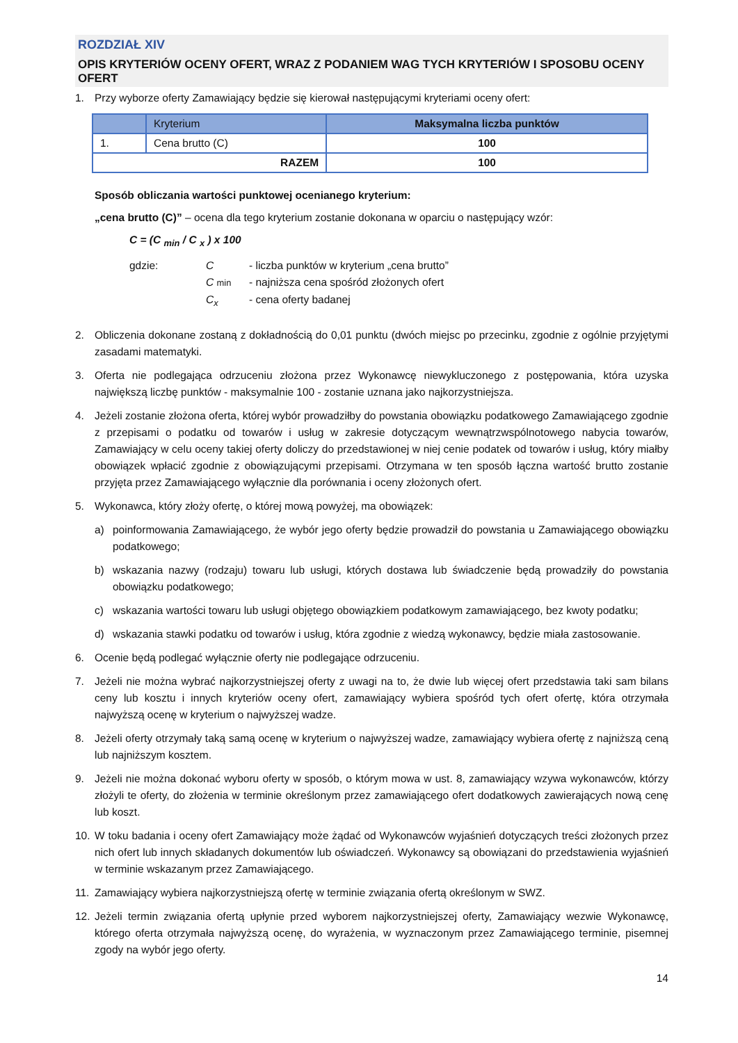ROZDZIAŁ XIV
OPIS KRYTERIÓW OCENY OFERT, WRAZ Z PODANIEM WAG TYCH KRYTERIÓW I SPOSOBU OCENY OFERT
1. Przy wyborze oferty Zamawiający będzie się kierował następującymi kryteriami oceny ofert:
| | Kryterium | Maksymalna liczba punktów |
| --- | --- | --- |
| 1. | Cena brutto (C) | 100 |
| RAZEM | | 100 |
Sposób obliczania wartości punktowej ocenianego kryterium:
„cena brutto (C)” – ocena dla tego kryterium zostanie dokonana w oparciu o następujący wzór:
C = (C <sub>min</sub> / C <sub>x</sub> ) x 100
gdzie: C - liczba punktów w kryterium „cena brutto” C min - najniższa cena spośród złożonych ofert C<sub>x</sub> - cena oferty badanej
2. Obliczenia dokonane zostaną z dokładnością do 0,01 punktu (dwóch miejsc po przecinku, zgodnie z ogólnie przyjętymi zasadami matematyki.
3. Oferta nie podlegająca odrzuceniu złożona przez Wykonawcę niewykluczonego z postępowania, która uzyska największą liczbę punktów - maksymalnie 100 - zostanie uznana jako najkorzystniejsza.
4. Jeżeli zostanie złożona oferta, której wybór prowadziłby do powstania obowiązku podatkowego Zamawiającego zgodnie z przepisami o podatku od towarów i usług w zakresie dotyczącym wewnątrzwspólnotowego nabycia towarów, Zamawiający w celu oceny takiej oferty doliczy do przedstawionej w niej cenie podatek od towarów i usług, który miałby obowiązek wpłacić zgodnie z obowiązującymi przepisami. Otrzymana w ten sposób łączna wartość brutto zostanie przyjęta przez Zamawiającego wyłącznie dla porównania i oceny złożonych ofert.
5. Wykonawca, który złoży ofertę, o której mową powyżej, ma obowiązek:
a) poinformowania Zamawiającego, że wybór jego oferty będzie prowadził do powstania u Zamawiającego obowiązku podatkowego;
b) wskazania nazwy (rodzaju) towaru lub usługi, których dostawa lub świadczenie będą prowadziły do powstania obowiązku podatkowego;
c) wskazania wartości towaru lub usługi objętego obowiązkiem podatkowym zamawiającego, bez kwoty podatku;
d) wskazania stawki podatku od towarów i usług, która zgodnie z wiedzą wykonawcy, będzie miała zastosowanie.
6. Ocenie będą podlegać wyłącznie oferty nie podlegające odrzuceniu.
7. Jeżeli nie można wybrać najkorzystniejszej oferty z uwagi na to, że dwie lub więcej ofert przedstawia taki sam bilans ceny lub kosztu i innych kryteriów oceny ofert, zamawiający wybiera spośród tych ofert ofertę, która otrzymała najwyższą ocenę w kryterium o najwyższej wadze.
8. Jeżeli oferty otrzymały taką samą ocenę w kryterium o najwyższej wadze, zamawiający wybiera ofertę z najniższą ceną lub najniższym kosztem.
9. Jeżeli nie można dokonać wyboru oferty w sposób, o którym mowa w ust. 8, zamawiający wzywa wykonawców, którzy złożyli te oferty, do złożenia w terminie określonym przez zamawiającego ofert dodatkowych zawierających nową cenę lub koszt.
10. W toku badania i oceny ofert Zamawiający może żądać od Wykonawców wyjaśnień dotyczących treści złożonych przez nich ofert lub innych składanych dokumentów lub oświadczeń. Wykonawcy są obowiązani do przedstawienia wyjaśnień w terminie wskazanym przez Zamawiającego.
11. Zamawiający wybiera najkorzystniejszą ofertę w terminie związania ofertą określonym w SWZ.
12. Jeżeli termin związania ofertą upłynie przed wyborem najkorzystniejszej oferty, Zamawiający wezwie Wykonawcę, którego oferta otrzymała najwyższą ocenę, do wyrażenia, w wyznaczonym przez Zamawiającego terminie, pisemnej zgody na wybór jego oferty.
14